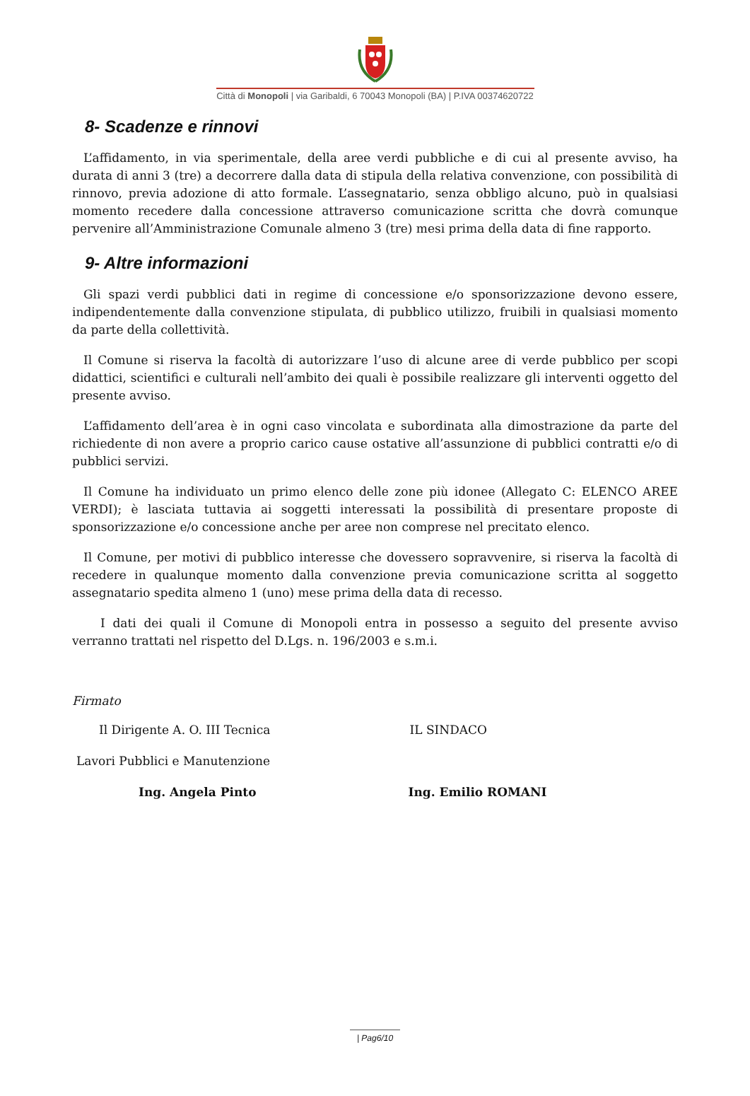Città di Monopoli | via Garibaldi, 6 70043 Monopoli (BA) | P.IVA 00374620722
8- Scadenze e rinnovi
L’affidamento, in via sperimentale, della aree verdi pubbliche e di cui al presente avviso, ha durata di anni 3 (tre) a decorrere dalla data di stipula della relativa convenzione, con possibilità di rinnovo, previa adozione di atto formale. L’assegnatario, senza obbligo alcuno, può in qualsiasi momento recedere dalla concessione attraverso comunicazione scritta che dovrà comunque pervenire all’Amministrazione Comunale almeno 3 (tre) mesi prima della data di fine rapporto.
9- Altre informazioni
Gli spazi verdi pubblici dati in regime di concessione e/o sponsorizzazione devono essere, indipendentemente dalla convenzione stipulata, di pubblico utilizzo, fruibili in qualsiasi momento da parte della collettività.
Il Comune si riserva la facoltà di autorizzare l’uso di alcune aree di verde pubblico per scopi didattici, scientifici e culturali nell’ambito dei quali è possibile realizzare gli interventi oggetto del presente avviso.
L’affidamento dell’area è in ogni caso vincolata e subordinata alla dimostrazione da parte del richiedente di non avere a proprio carico cause ostative all’assunzione di pubblici contratti e/o di pubblici servizi.
Il Comune ha individuato un primo elenco delle zone più idonee (Allegato C: ELENCO AREE VERDI); è lasciata tuttavia ai soggetti interessati la possibilità di presentare proposte di sponsorizzazione e/o concessione anche per aree non comprese nel precitato elenco.
Il Comune, per motivi di pubblico interesse che dovessero sopravvenire, si riserva la facoltà di recedere in qualunque momento dalla convenzione previa comunicazione scritta al soggetto assegnatario spedita almeno 1 (uno) mese prima della data di recesso.
I dati dei quali il Comune di Monopoli entra in possesso a seguito del presente avviso verranno trattati nel rispetto del D.Lgs. n. 196/2003 e s.m.i.
Firmato
Il Dirigente A. O. III Tecnica IL SINDACO
Lavori Pubblici e Manutenzione
Ing. Angela Pinto Ing. Emilio ROMANI
| Pag6/10